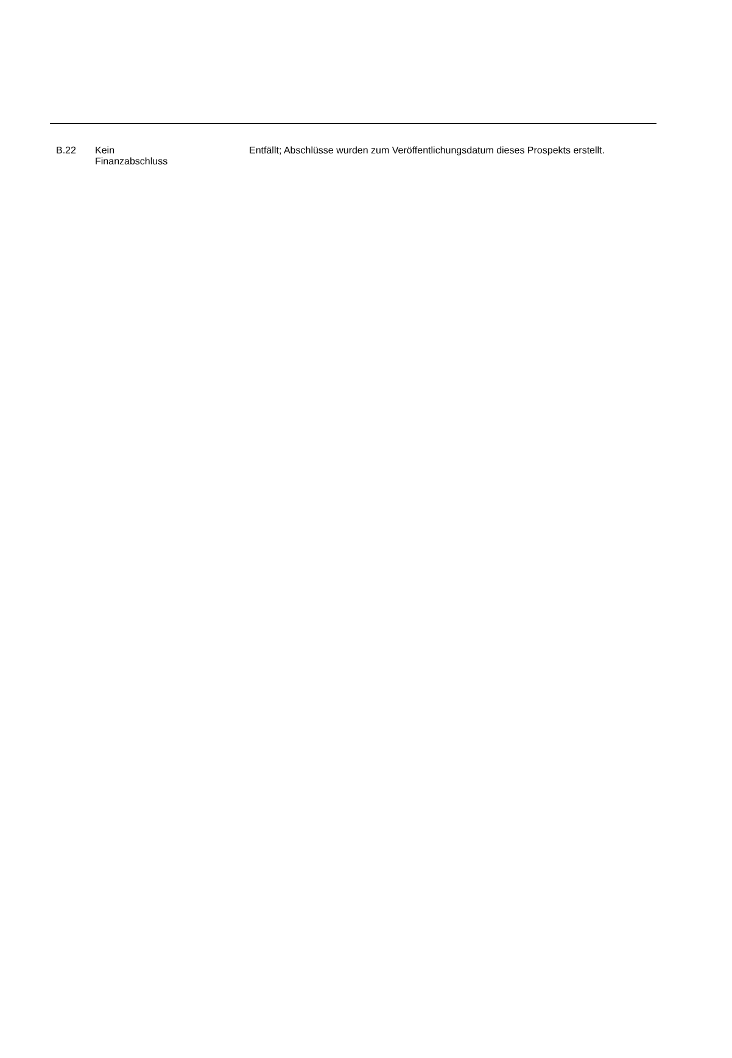| B.22 | Kein Finanzabschluss | Entfällt; Abschlüsse wurden zum Veröffentlichungsdatum dieses Prospekts erstellt. |